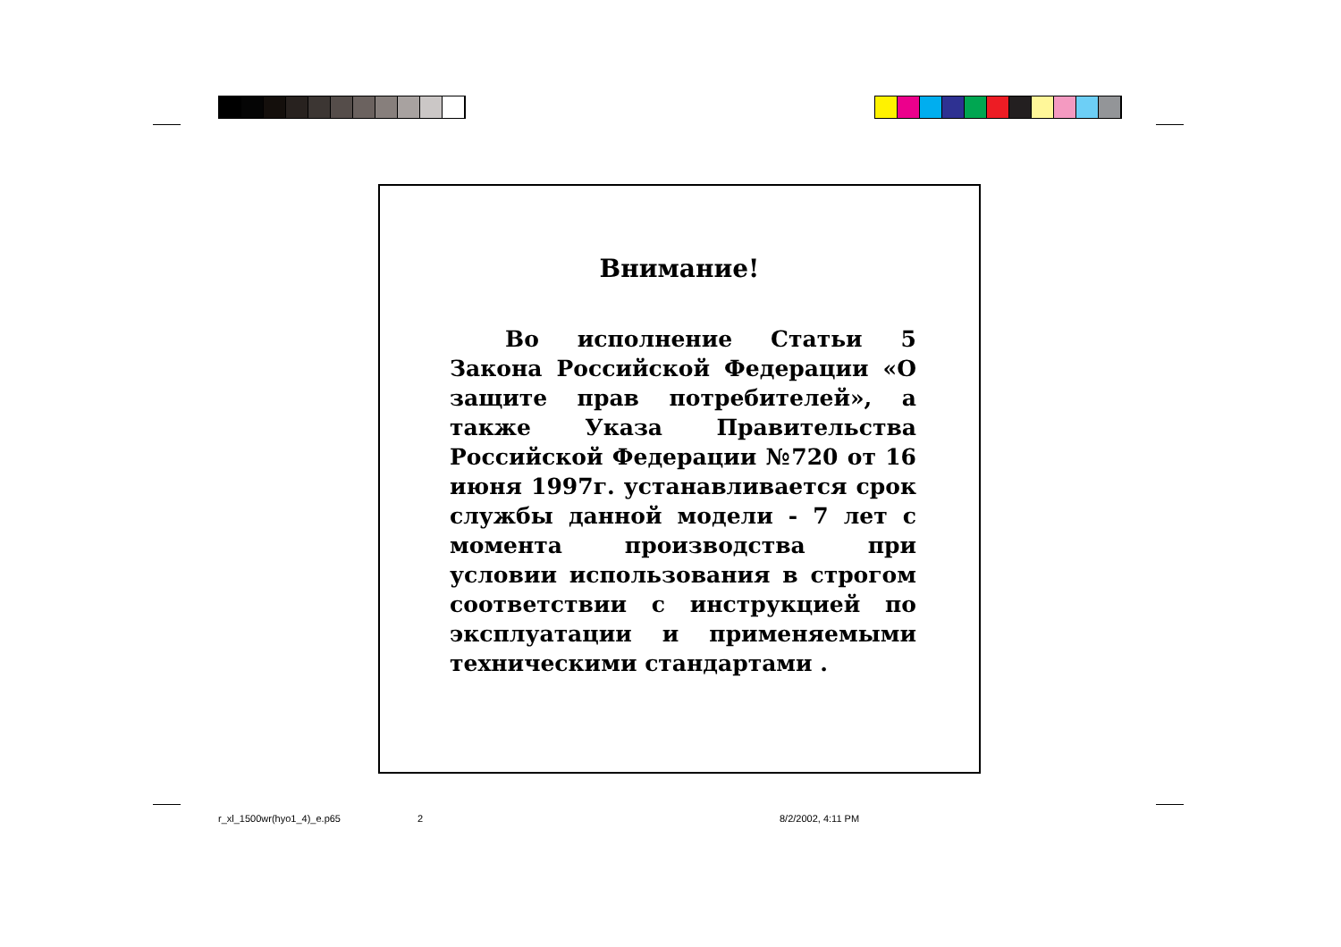Внимание!
Во исполнение Статьи 5 Закона Российской Федерации «О защите прав потребителей», а также Указа Правительства Российской Федерации №720 от 16 июня 1997г. устанавливается срок службы данной модели - 7 лет с момента производства при условии использования в строгом соответствии с инструкцией по эксплуатации и применяемыми техническими стандартами .
r_xl_1500wr(hyo1_4)_e.p65 2 8/2/2002, 4:11 PM